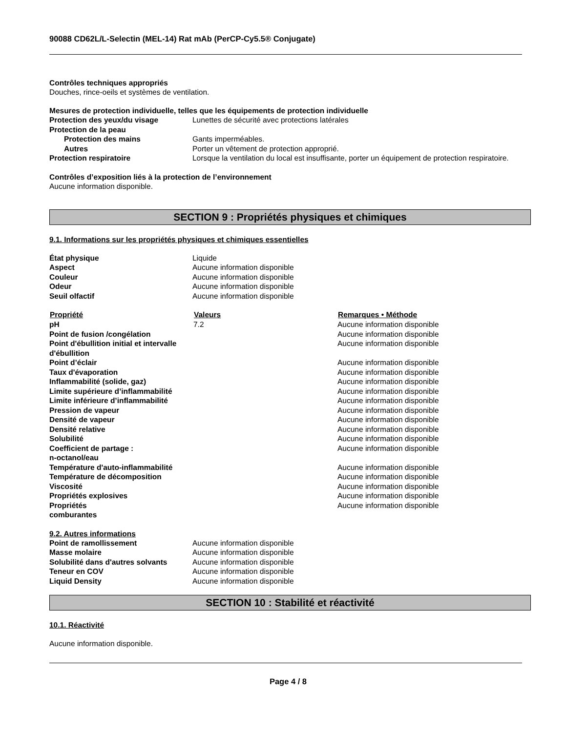90088 CD62L/L-Selectin (MEL-14) Rat mAb (PerCP-Cy5.5® Conjugate)
Contrôles techniques appropriés
Douches, rince-oeils et systèmes de ventilation.
Mesures de protection individuelle, telles que les équipements de protection individuelle
| Protection des yeux/du visage | Lunettes de sécurité avec protections latérales |
| Protection de la peau | |
| Protection des mains | Gants imperméables. |
| Autres | Porter un vêtement de protection approprié. |
| Protection respiratoire | Lorsque la ventilation du local est insuffisante, porter un équipement de protection respiratoire. |
Contrôles d’exposition liés à la protection de l’environnement
Aucune information disponible.
SECTION 9 : Propriétés physiques et chimiques
9.1. Informations sur les propriétés physiques et chimiques essentielles
| État physique | Liquide |
| Aspect | Aucune information disponible |
| Couleur | Aucune information disponible |
| Odeur | Aucune information disponible |
| Seuil olfactif | Aucune information disponible |
| Propriété | Valeurs | Remarques • Méthode |
| --- | --- | --- |
| pH | 7.2 | Aucune information disponible |
| Point de fusion /congélation | | Aucune information disponible |
| Point d'ébullition initial et intervalle d'ébullition | | Aucune information disponible |
| Point d’éclair | | Aucune information disponible |
| Taux d'évaporation | | Aucune information disponible |
| Inflammabilité (solide, gaz) | | Aucune information disponible |
| Limite supérieure d’inflammabilité | | Aucune information disponible |
| Limite inférieure d’inflammabilité | | Aucune information disponible |
| Pression de vapeur | | Aucune information disponible |
| Densité de vapeur | | Aucune information disponible |
| Densité relative | | Aucune information disponible |
| Solubilité | | Aucune information disponible |
| Coefficient de partage : n-octanol/eau | | Aucune information disponible |
| Température d'auto-inflammabilité | | Aucune information disponible |
| Température de décomposition | | Aucune information disponible |
| Viscosité | | Aucune information disponible |
| Propriétés explosives | | Aucune information disponible |
| Propriétés comburantes | | Aucune information disponible |
9.2. Autres informations
| Point de ramollissement | Aucune information disponible |
| Masse molaire | Aucune information disponible |
| Solubilité dans d'autres solvants | Aucune information disponible |
| Teneur en COV | Aucune information disponible |
| Liquid Density | Aucune information disponible |
SECTION 10 : Stabilité et réactivité
10.1. Réactivité
Aucune information disponible.
Page 4 / 8